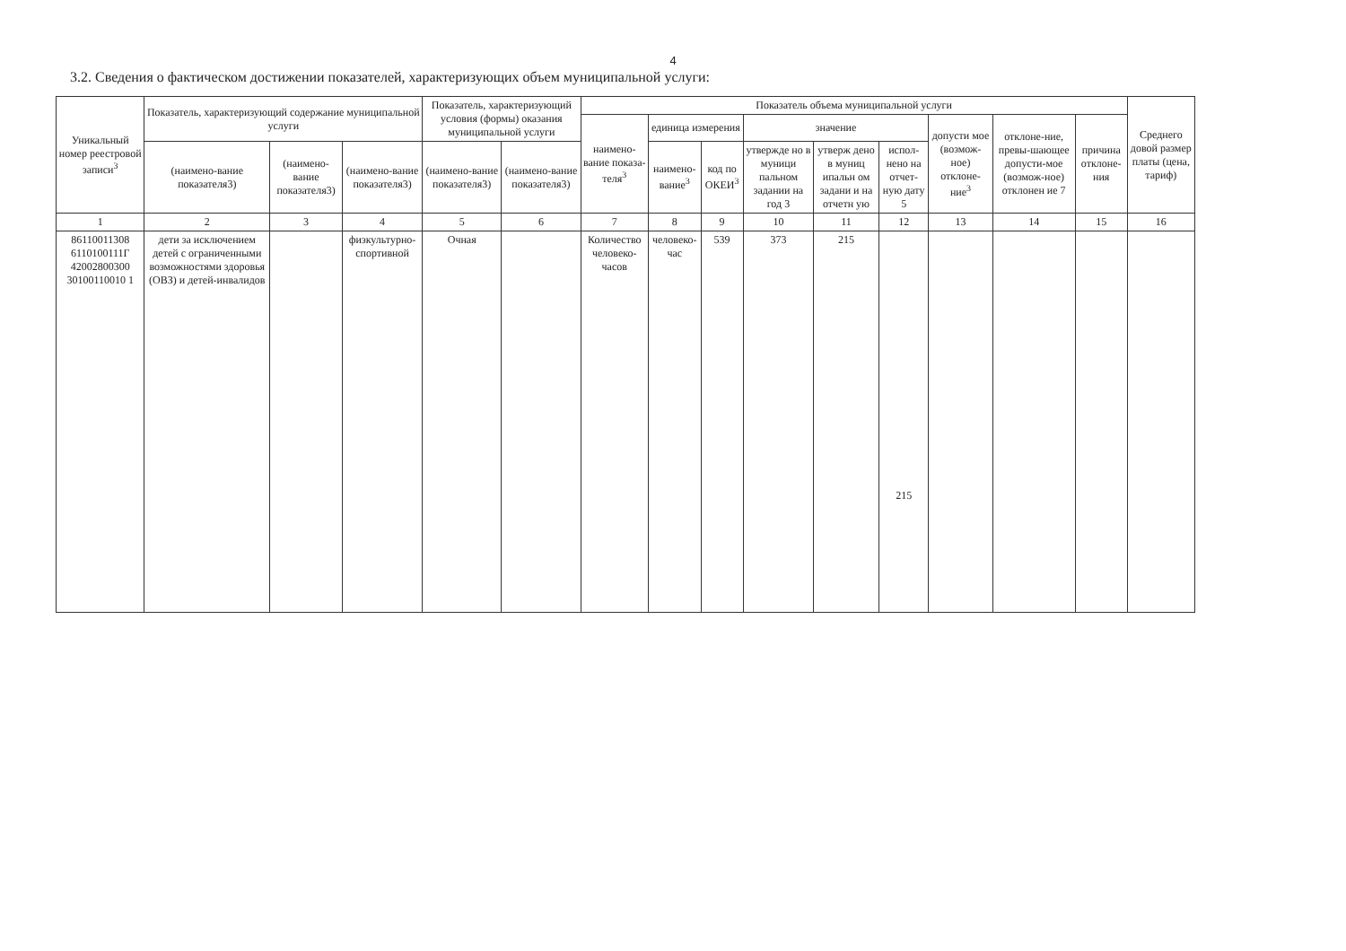4
3.2. Сведения о фактическом достижении показателей, характеризующих объем муниципальной услуги:
| Уникальный номер реестровой записи<sup>3</sup> | Показатель, характеризующий содержание муниципальной услуги | | | Показатель, характеризующий условия (формы) оказания муниципальной услуги | | Показатель объема муниципальной услуги | | | | | | | | | Среднего довой размер платы (цена, тариф) |
| --- | --- | --- | --- | --- | --- | --- | --- | --- | --- | --- | --- | --- | --- | --- | --- |
| | | | | | | наимено-вание показа-теля<sup>3</sup> | единица измерения | | значение | | | допусти мое (возмож-ное) отклоне-ние<sup>3</sup> | отклоне-ние, превы-шающее допусти-мое (возмож-ное) отклонен ие 7 | причина отклоне-ния | |
| | (наимено-вание показателя3) | (наимено-вание показателя3) | (наимено-вание показателя3) | (наимено-вание показателя3) | (наимено-вание показателя3) | | | | утвержде но в муници пальном задании на год 3 | утверж дено в муниц ипальн ом задани и на отчетн ую | испол-нено на отчет-ную дату 5 | | | | |
| | | | | | | | наимено-вание<sup>3</sup> | код по ОКЕИ<sup>3</sup> | | | | | | | |
| 1 | 2 | 3 | 4 | 5 | 6 | 7 | 8 | 9 | 10 | 11 | 12 | 13 | 14 | 15 | 16 |
| 86110011308 6110100111Г 42002800300 30100110010 1 | дети за исключением детей с ограниченными возможностями здоровья (ОВЗ) и детей-инвалидов | | физкультурно-спортивной | Очная | | Количество человеко-часов | человеко-час | 539 | 373 | 215 | 215 | | | | |